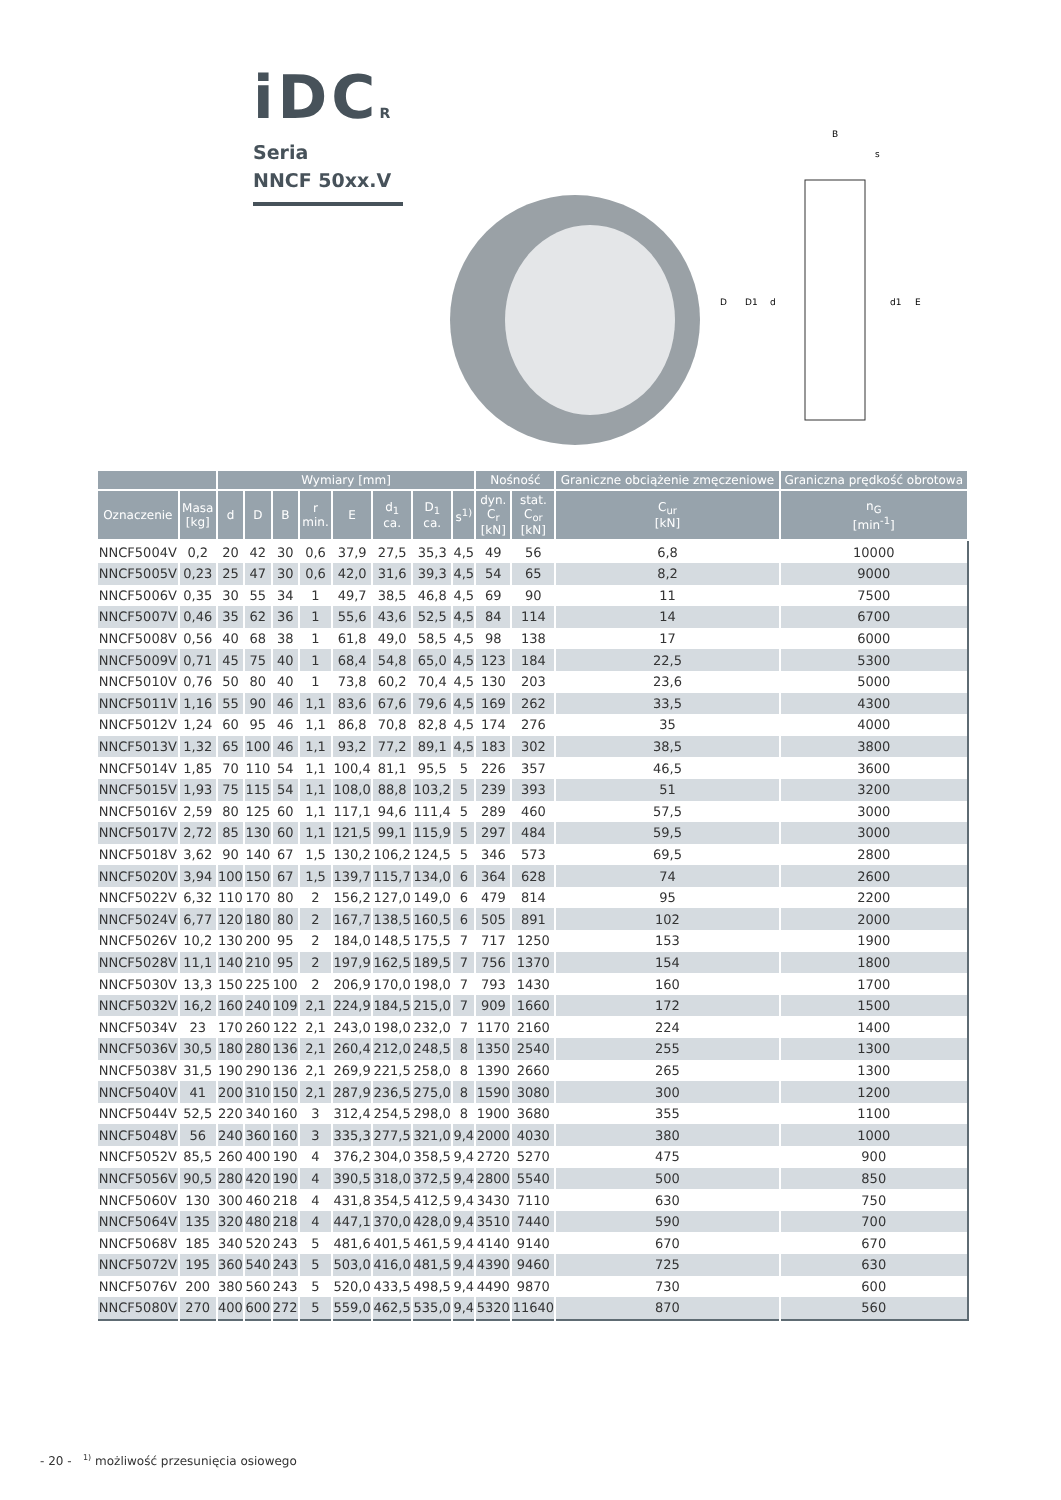iDCR
Seria
NNCF 50xx.V
B
s
D
D1
d
d1
E
| | | Wymiary [mm] | | | | | | | | Nośność | | Graniczne obciążenie zmęczeniowe | Graniczna prędkość obrotowa |
| --- | --- | --- | --- | --- | --- | --- | --- | --- | --- | --- | --- | --- | --- |
| Oznaczenie | Masa [kg] | d | D | B | r min. | E | d<sub>1</sub> ca. | D<sub>1</sub> ca. | s<sup>1)</sup> | dyn. C<sub>r</sub> [kN] | stat. C<sub>or</sub> [kN] | C<sub>ur</sub> [kN] | n<sub>G</sub> [min<sup>-1</sup>] |
| NNCF5004V | 0,2 | 20 | 42 | 30 | 0,6 | 37,9 | 27,5 | 35,3 | 4,5 | 49 | 56 | 6,8 | 10000 |
| NNCF5005V | 0,23 | 25 | 47 | 30 | 0,6 | 42,0 | 31,6 | 39,3 | 4,5 | 54 | 65 | 8,2 | 9000 |
| NNCF5006V | 0,35 | 30 | 55 | 34 | 1 | 49,7 | 38,5 | 46,8 | 4,5 | 69 | 90 | 11 | 7500 |
| NNCF5007V | 0,46 | 35 | 62 | 36 | 1 | 55,6 | 43,6 | 52,5 | 4,5 | 84 | 114 | 14 | 6700 |
| NNCF5008V | 0,56 | 40 | 68 | 38 | 1 | 61,8 | 49,0 | 58,5 | 4,5 | 98 | 138 | 17 | 6000 |
| NNCF5009V | 0,71 | 45 | 75 | 40 | 1 | 68,4 | 54,8 | 65,0 | 4,5 | 123 | 184 | 22,5 | 5300 |
| NNCF5010V | 0,76 | 50 | 80 | 40 | 1 | 73,8 | 60,2 | 70,4 | 4,5 | 130 | 203 | 23,6 | 5000 |
| NNCF5011V | 1,16 | 55 | 90 | 46 | 1,1 | 83,6 | 67,6 | 79,6 | 4,5 | 169 | 262 | 33,5 | 4300 |
| NNCF5012V | 1,24 | 60 | 95 | 46 | 1,1 | 86,8 | 70,8 | 82,8 | 4,5 | 174 | 276 | 35 | 4000 |
| NNCF5013V | 1,32 | 65 | 100 | 46 | 1,1 | 93,2 | 77,2 | 89,1 | 4,5 | 183 | 302 | 38,5 | 3800 |
| NNCF5014V | 1,85 | 70 | 110 | 54 | 1,1 | 100,4 | 81,1 | 95,5 | 5 | 226 | 357 | 46,5 | 3600 |
| NNCF5015V | 1,93 | 75 | 115 | 54 | 1,1 | 108,0 | 88,8 | 103,2 | 5 | 239 | 393 | 51 | 3200 |
| NNCF5016V | 2,59 | 80 | 125 | 60 | 1,1 | 117,1 | 94,6 | 111,4 | 5 | 289 | 460 | 57,5 | 3000 |
| NNCF5017V | 2,72 | 85 | 130 | 60 | 1,1 | 121,5 | 99,1 | 115,9 | 5 | 297 | 484 | 59,5 | 3000 |
| NNCF5018V | 3,62 | 90 | 140 | 67 | 1,5 | 130,2 | 106,2 | 124,5 | 5 | 346 | 573 | 69,5 | 2800 |
| NNCF5020V | 3,94 | 100 | 150 | 67 | 1,5 | 139,7 | 115,7 | 134,0 | 6 | 364 | 628 | 74 | 2600 |
| NNCF5022V | 6,32 | 110 | 170 | 80 | 2 | 156,2 | 127,0 | 149,0 | 6 | 479 | 814 | 95 | 2200 |
| NNCF5024V | 6,77 | 120 | 180 | 80 | 2 | 167,7 | 138,5 | 160,5 | 6 | 505 | 891 | 102 | 2000 |
| NNCF5026V | 10,2 | 130 | 200 | 95 | 2 | 184,0 | 148,5 | 175,5 | 7 | 717 | 1250 | 153 | 1900 |
| NNCF5028V | 11,1 | 140 | 210 | 95 | 2 | 197,9 | 162,5 | 189,5 | 7 | 756 | 1370 | 154 | 1800 |
| NNCF5030V | 13,3 | 150 | 225 | 100 | 2 | 206,9 | 170,0 | 198,0 | 7 | 793 | 1430 | 160 | 1700 |
| NNCF5032V | 16,2 | 160 | 240 | 109 | 2,1 | 224,9 | 184,5 | 215,0 | 7 | 909 | 1660 | 172 | 1500 |
| NNCF5034V | 23 | 170 | 260 | 122 | 2,1 | 243,0 | 198,0 | 232,0 | 7 | 1170 | 2160 | 224 | 1400 |
| NNCF5036V | 30,5 | 180 | 280 | 136 | 2,1 | 260,4 | 212,0 | 248,5 | 8 | 1350 | 2540 | 255 | 1300 |
| NNCF5038V | 31,5 | 190 | 290 | 136 | 2,1 | 269,9 | 221,5 | 258,0 | 8 | 1390 | 2660 | 265 | 1300 |
| NNCF5040V | 41 | 200 | 310 | 150 | 2,1 | 287,9 | 236,5 | 275,0 | 8 | 1590 | 3080 | 300 | 1200 |
| NNCF5044V | 52,5 | 220 | 340 | 160 | 3 | 312,4 | 254,5 | 298,0 | 8 | 1900 | 3680 | 355 | 1100 |
| NNCF5048V | 56 | 240 | 360 | 160 | 3 | 335,3 | 277,5 | 321,0 | 9,4 | 2000 | 4030 | 380 | 1000 |
| NNCF5052V | 85,5 | 260 | 400 | 190 | 4 | 376,2 | 304,0 | 358,5 | 9,4 | 2720 | 5270 | 475 | 900 |
| NNCF5056V | 90,5 | 280 | 420 | 190 | 4 | 390,5 | 318,0 | 372,5 | 9,4 | 2800 | 5540 | 500 | 850 |
| NNCF5060V | 130 | 300 | 460 | 218 | 4 | 431,8 | 354,5 | 412,5 | 9,4 | 3430 | 7110 | 630 | 750 |
| NNCF5064V | 135 | 320 | 480 | 218 | 4 | 447,1 | 370,0 | 428,0 | 9,4 | 3510 | 7440 | 590 | 700 |
| NNCF5068V | 185 | 340 | 520 | 243 | 5 | 481,6 | 401,5 | 461,5 | 9,4 | 4140 | 9140 | 670 | 670 |
| NNCF5072V | 195 | 360 | 540 | 243 | 5 | 503,0 | 416,0 | 481,5 | 9,4 | 4390 | 9460 | 725 | 630 |
| NNCF5076V | 200 | 380 | 560 | 243 | 5 | 520,0 | 433,5 | 498,5 | 9,4 | 4490 | 9870 | 730 | 600 |
| NNCF5080V | 270 | 400 | 600 | 272 | 5 | 559,0 | 462,5 | 535,0 | 9,4 | 5320 | 11640 | 870 | 560 |
- 20 - <sup>1)</sup> możliwość przesunięcia osiowego